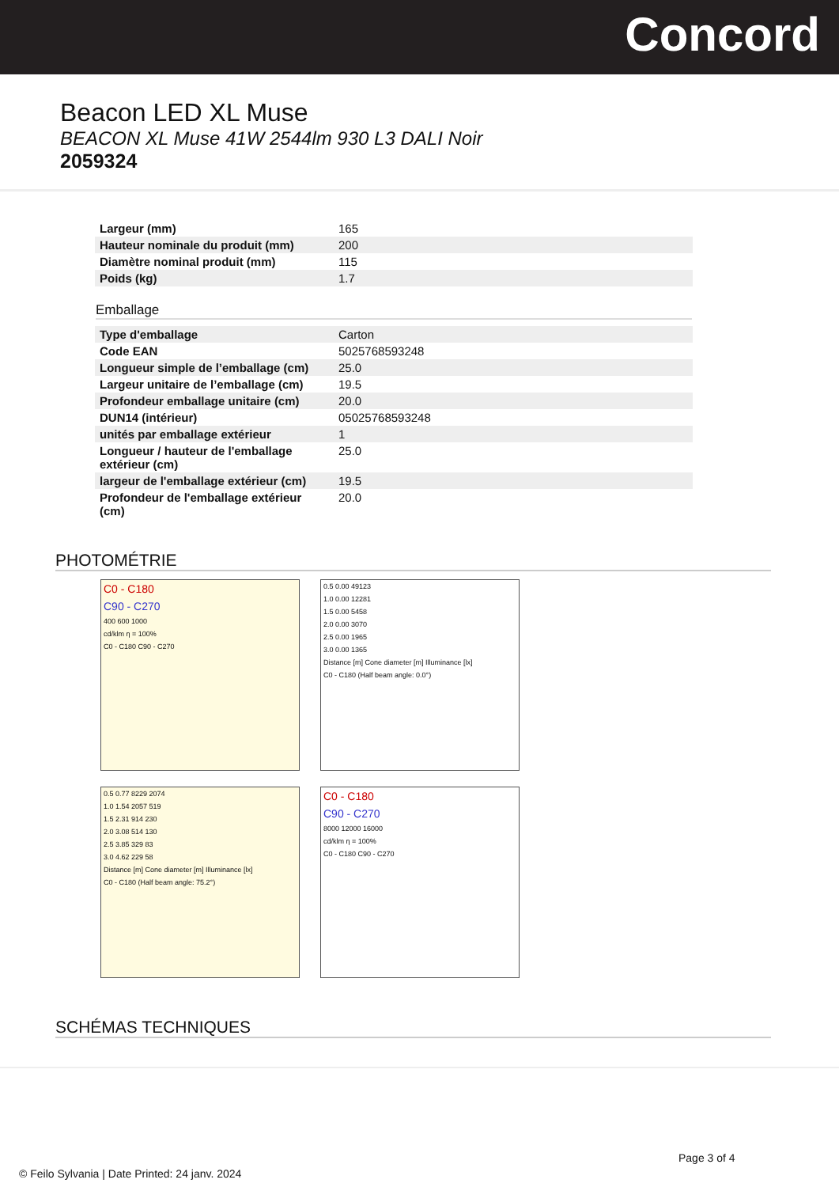Concord
Beacon LED XL Muse
BEACON XL Muse 41W 2544lm 930 L3 DALI Noir
2059324
| Largeur (mm) | 165 |
| Hauteur nominale du produit (mm) | 200 |
| Diamètre nominal produit (mm) | 115 |
| Poids (kg) | 1.7 |
Emballage
| Type d'emballage | Carton |
| Code EAN | 5025768593248 |
| Longueur simple de l’emballage (cm) | 25.0 |
| Largeur unitaire de l’emballage (cm) | 19.5 |
| Profondeur emballage unitaire (cm) | 20.0 |
| DUN14 (intérieur) | 05025768593248 |
| unités par emballage extérieur | 1 |
| Longueur / hauteur de l'emballage extérieur (cm) | 25.0 |
| largeur de l'emballage extérieur (cm) | 19.5 |
| Profondeur de l'emballage extérieur (cm) | 20.0 |
PHOTOMÉTRIE
C0 - C180
C90 - C270
400 600 1000
cd/klm η = 100%
C0 - C180 C90 - C270
0.5 0.00 49123
1.0 0.00 12281
1.5 0.00 5458
2.0 0.00 3070
2.5 0.00 1965
3.0 0.00 1365
Distance [m] Cone diameter [m] Illuminance [lx]
C0 - C180 (Half beam angle: 0.0°)
0.5 0.77 8229 2074
1.0 1.54 2057 519
1.5 2.31 914 230
2.0 3.08 514 130
2.5 3.85 329 83
3.0 4.62 229 58
Distance [m] Cone diameter [m] Illuminance [lx]
C0 - C180 (Half beam angle: 75.2°)
C0 - C180
C90 - C270
8000 12000 16000
cd/klm η = 100%
C0 - C180 C90 - C270
SCHÉMAS TECHNIQUES
Page 3 of 4
© Feilo Sylvania | Date Printed: 24 janv. 2024